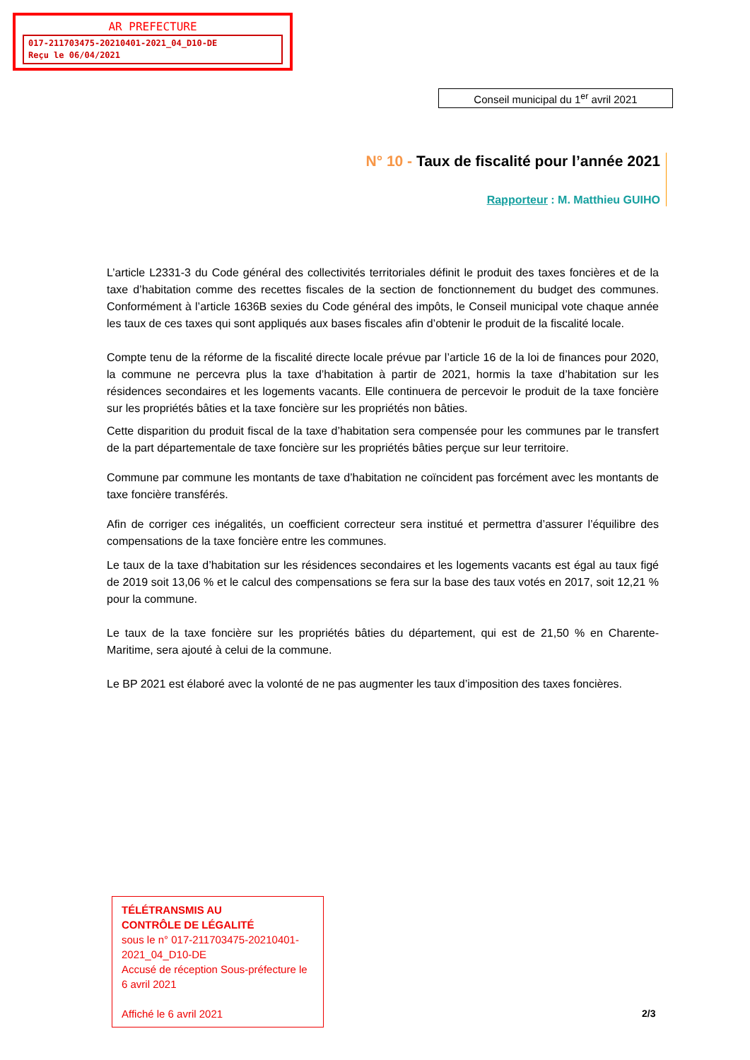AR PREFECTURE
017-211703475-20210401-2021_04_D10-DE
Reçu le 06/04/2021
Conseil municipal du 1<sup>er</sup> avril 2021
N° 10 - Taux de fiscalité pour l’année 2021
Rapporteur : M. Matthieu GUIHO
L’article L2331-3 du Code général des collectivités territoriales définit le produit des taxes foncières et de la taxe d’habitation comme des recettes fiscales de la section de fonctionnement du budget des communes. Conformément à l’article 1636B sexies du Code général des impôts, le Conseil municipal vote chaque année les taux de ces taxes qui sont appliqués aux bases fiscales afin d’obtenir le produit de la fiscalité locale.
Compte tenu de la réforme de la fiscalité directe locale prévue par l’article 16 de la loi de finances pour 2020, la commune ne percevra plus la taxe d’habitation à partir de 2021, hormis la taxe d’habitation sur les résidences secondaires et les logements vacants. Elle continuera de percevoir le produit de la taxe foncière sur les propriétés bâties et la taxe foncière sur les propriétés non bâties.
Cette disparition du produit fiscal de la taxe d’habitation sera compensée pour les communes par le transfert de la part départementale de taxe foncière sur les propriétés bâties perçue sur leur territoire.
Commune par commune les montants de taxe d’habitation ne coïncident pas forcément avec les montants de taxe foncière transférés.
Afin de corriger ces inégalités, un coefficient correcteur sera institué et permettra d’assurer l’équilibre des compensations de la taxe foncière entre les communes.
Le taux de la taxe d’habitation sur les résidences secondaires et les logements vacants est égal au taux figé de 2019 soit 13,06 % et le calcul des compensations se fera sur la base des taux votés en 2017, soit 12,21 % pour la commune.
Le taux de la taxe foncière sur les propriétés bâties du département, qui est de 21,50 % en Charente-Maritime, sera ajouté à celui de la commune.
Le BP 2021 est élaboré avec la volonté de ne pas augmenter les taux d’imposition des taxes foncières.
TÉLÉTRANSMIS AU
CONTRÔLE DE LÉGALITÉ
sous le n° 017-211703475-20210401-2021_04_D10-DE
Accusé de réception Sous-préfecture le 6 avril 2021
Affiché le 6 avril 2021
2/3